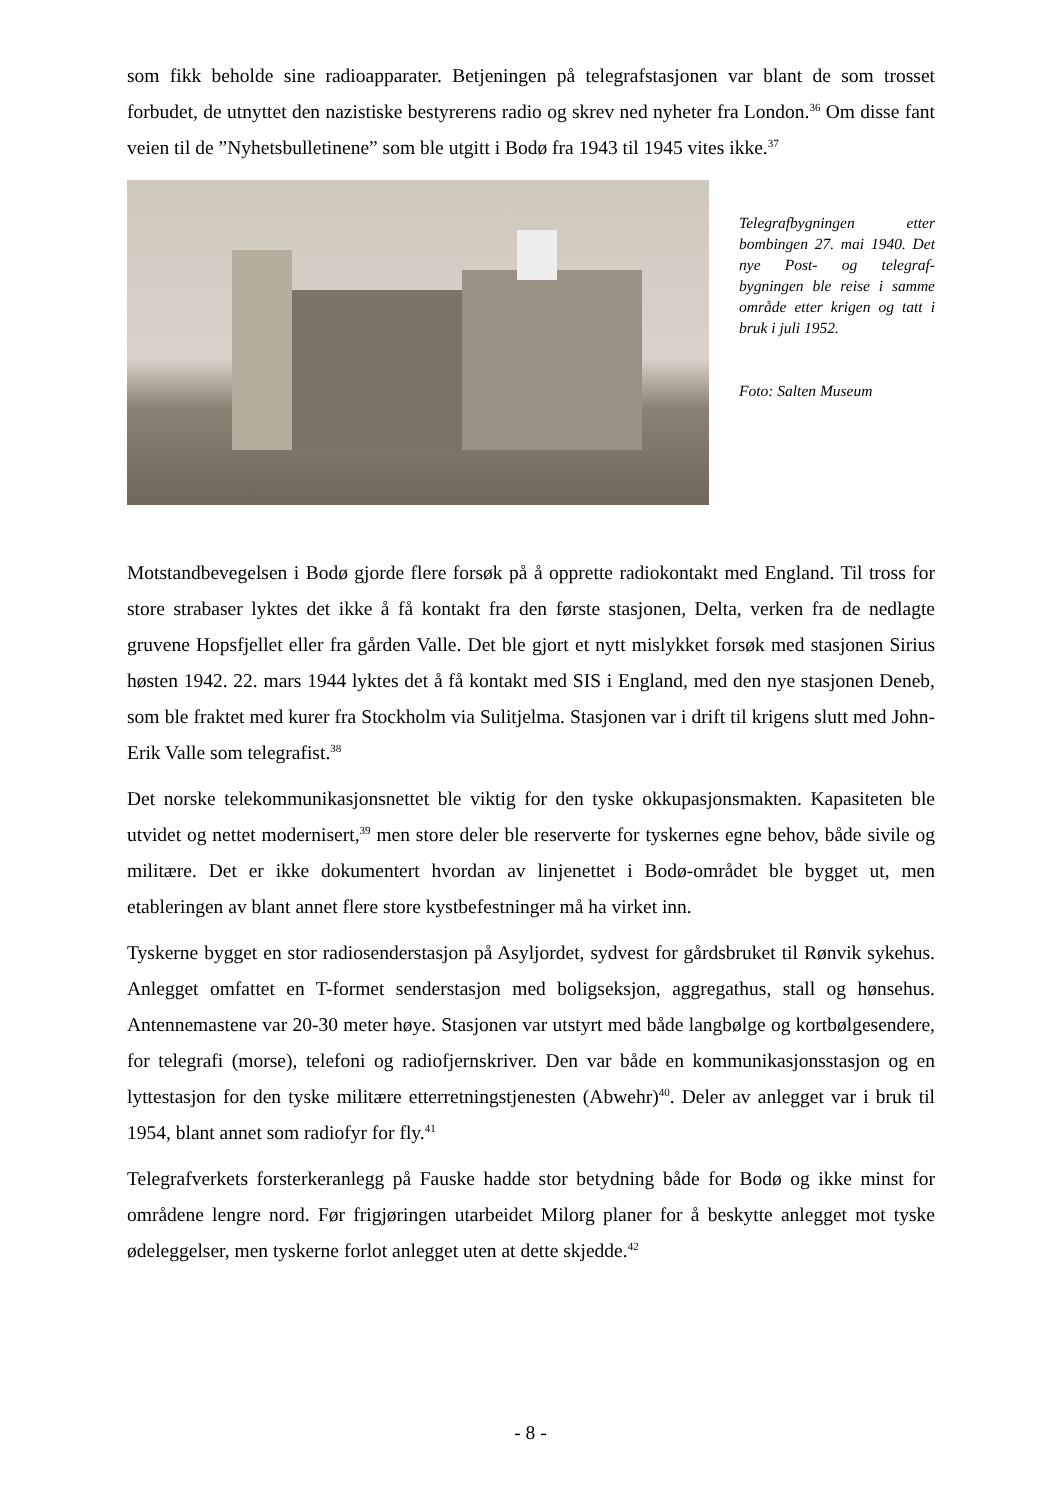som fikk beholde sine radioapparater. Betjeningen på telegrafstasjonen var blant de som trosset forbudet, de utnyttet den nazistiske bestyrerens radio og skrev ned nyheter fra London.<sup>36</sup> Om disse fant veien til de ”Nyhetsbulletinene” som ble utgitt i Bodø fra 1943 til 1945 vites ikke.<sup>37</sup>
Telegrafbygningen etter bombingen 27. mai 1940. Det nye Post- og telegraf-bygningen ble reise i samme område etter krigen og tatt i bruk i juli 1952.
Foto: Salten Museum
Motstandbevegelsen i Bodø gjorde flere forsøk på å opprette radiokontakt med England. Til tross for store strabaser lyktes det ikke å få kontakt fra den første stasjonen, Delta, verken fra de nedlagte gruvene Hopsfjellet eller fra gården Valle. Det ble gjort et nytt mislykket forsøk med stasjonen Sirius høsten 1942. 22. mars 1944 lyktes det å få kontakt med SIS i England, med den nye stasjonen Deneb, som ble fraktet med kurer fra Stockholm via Sulitjelma. Stasjonen var i drift til krigens slutt med John-Erik Valle som telegrafist.<sup>38</sup>
Det norske telekommunikasjonsnettet ble viktig for den tyske okkupasjonsmakten. Kapasiteten ble utvidet og nettet modernisert,<sup>39</sup> men store deler ble reserverte for tyskernes egne behov, både sivile og militære. Det er ikke dokumentert hvordan av linjenettet i Bodø-området ble bygget ut, men etableringen av blant annet flere store kystbefestninger må ha virket inn.
Tyskerne bygget en stor radiosenderstasjon på Asyljordet, sydvest for gårdsbruket til Rønvik sykehus. Anlegget omfattet en T-formet senderstasjon med boligseksjon, aggregathus, stall og hønsehus. Antennemastene var 20-30 meter høye. Stasjonen var utstyrt med både langbølge og kortbølgesendere, for telegrafi (morse), telefoni og radiofjernskriver. Den var både en kommunikasjonsstasjon og en lyttestasjon for den tyske militære etterretningstjenesten (Abwehr)<sup>40</sup>. Deler av anlegget var i bruk til 1954, blant annet som radiofyr for fly.<sup>41</sup>
Telegrafverkets forsterkeranlegg på Fauske hadde stor betydning både for Bodø og ikke minst for områdene lengre nord. Før frigjøringen utarbeidet Milorg planer for å beskytte anlegget mot tyske ødeleggelser, men tyskerne forlot anlegget uten at dette skjedde.<sup>42</sup>
- 8 -